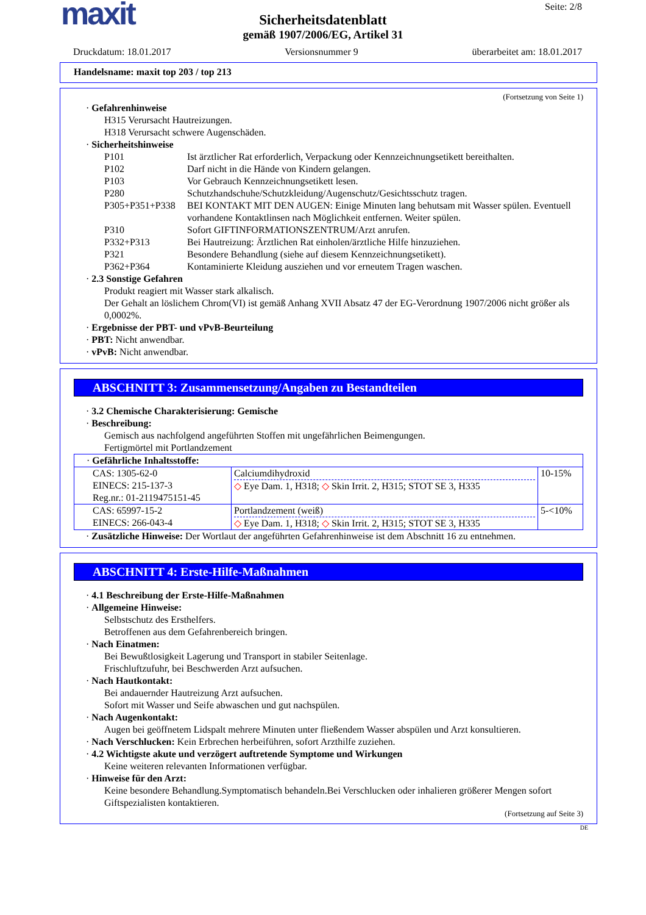maxit
Seite: 2/8
Sicherheitsdatenblatt
gemäß 1907/2006/EG, Artikel 31
Druckdatum: 18.01.2017 Versionsnummer 9 überarbeitet am: 18.01.2017
Handelsname: maxit top 203 / top 213
(Fortsetzung von Seite 1)
· Gefahrenhinweise
H315 Verursacht Hautreizungen.
H318 Verursacht schwere Augenschäden.
· Sicherheitshinweise
P101 Ist ärztlicher Rat erforderlich, Verpackung oder Kennzeichnungsetikett bereithalten.
P102 Darf nicht in die Hände von Kindern gelangen.
P103 Vor Gebrauch Kennzeichnungsetikett lesen.
P280 Schutzhandschuhe/Schutzkleidung/Augenschutz/Gesichtsschutz tragen.
P305+P351+P338 BEI KONTAKT MIT DEN AUGEN: Einige Minuten lang behutsam mit Wasser spülen. Eventuell vorhandene Kontaktlinsen nach Möglichkeit entfernen. Weiter spülen.
P310 Sofort GIFTINFORMATIONSZENTRUM/Arzt anrufen.
P332+P313 Bei Hautreizung: Ärztlichen Rat einholen/ärztliche Hilfe hinzuziehen.
P321 Besondere Behandlung (siehe auf diesem Kennzeichnungsetikett).
P362+P364 Kontaminierte Kleidung ausziehen und vor erneutem Tragen waschen.
· 2.3 Sonstige Gefahren
Produkt reagiert mit Wasser stark alkalisch.
Der Gehalt an löslichem Chrom(VI) ist gemäß Anhang XVII Absatz 47 der EG-Verordnung 1907/2006 nicht größer als 0,0002%.
· Ergebnisse der PBT- und vPvB-Beurteilung
· PBT: Nicht anwendbar.
· vPvB: Nicht anwendbar.
ABSCHNITT 3: Zusammensetzung/Angaben zu Bestandteilen
· 3.2 Chemische Charakterisierung: Gemische
· Beschreibung:
Gemisch aus nachfolgend angeführten Stoffen mit ungefährlichen Beimengungen.
Fertigmörtel mit Portlandzement
| · Gefährliche Inhaltsstoffe: | | |
| CAS: 1305-62-0 EINECS: 215-137-3 Reg.nr.: 01-2119475151-45 | Calciumdihydroxid ◇ Eye Dam. 1, H318; ◇ Skin Irrit. 2, H315; STOT SE 3, H335 | 10-15% |
| CAS: 65997-15-2 EINECS: 266-043-4 | Portlandzement (weiß) ◇ Eye Dam. 1, H318; ◇ Skin Irrit. 2, H315; STOT SE 3, H335 | 5-<10% |
· Zusätzliche Hinweise: Der Wortlaut der angeführten Gefahrenhinweise ist dem Abschnitt 16 zu entnehmen.
ABSCHNITT 4: Erste-Hilfe-Maßnahmen
· 4.1 Beschreibung der Erste-Hilfe-Maßnahmen
· Allgemeine Hinweise:
Selbstschutz des Ersthelfers.
Betroffenen aus dem Gefahrenbereich bringen.
· Nach Einatmen:
Bei Bewußtlosigkeit Lagerung und Transport in stabiler Seitenlage.
Frischluftzufuhr, bei Beschwerden Arzt aufsuchen.
· Nach Hautkontakt:
Bei andauernder Hautreizung Arzt aufsuchen.
Sofort mit Wasser und Seife abwaschen und gut nachspülen.
· Nach Augenkontakt:
Augen bei geöffnetem Lidspalt mehrere Minuten unter fließendem Wasser abspülen und Arzt konsultieren.
· Nach Verschlucken: Kein Erbrechen herbeiführen, sofort Arzthilfe zuziehen.
· 4.2 Wichtigste akute und verzögert auftretende Symptome und Wirkungen
Keine weiteren relevanten Informationen verfügbar.
· Hinweise für den Arzt:
Keine besondere Behandlung.Symptomatisch behandeln.Bei Verschlucken oder inhalieren größerer Mengen sofort Giftspezialisten kontaktieren.
(Fortsetzung auf Seite 3)
DE